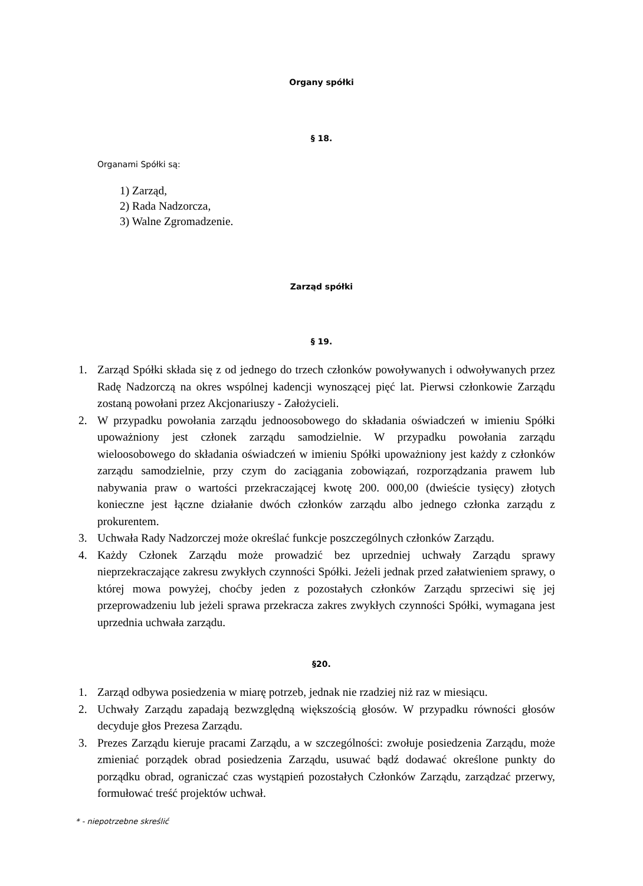Organy spółki
§ 18.
Organami Spółki są:
1) Zarząd,
2) Rada Nadzorcza,
3) Walne Zgromadzenie.
Zarząd spółki
§ 19.
1. Zarząd Spółki składa się z od jednego do trzech członków powoływanych i odwoływanych przez Radę Nadzorczą na okres wspólnej kadencji wynoszącej pięć lat. Pierwsi członkowie Zarządu zostaną powołani przez Akcjonariuszy - Założycieli.
2. W przypadku powołania zarządu jednoosobowego do składania oświadczeń w imieniu Spółki upoważniony jest członek zarządu samodzielnie. W przypadku powołania zarządu wieloosobowego do składania oświadczeń w imieniu Spółki upoważniony jest każdy z członków zarządu samodzielnie, przy czym do zaciągania zobowiązań, rozporządzania prawem lub nabywania praw o wartości przekraczającej kwotę 200. 000,00 (dwieście tysięcy) złotych konieczne jest łączne działanie dwóch członków zarządu albo jednego członka zarządu z prokurentem.
3. Uchwała Rady Nadzorczej może określać funkcje poszczególnych członków Zarządu.
4. Każdy Członek Zarządu może prowadzić bez uprzedniej uchwały Zarządu sprawy nieprzekraczające zakresu zwykłych czynności Spółki. Jeżeli jednak przed załatwieniem sprawy, o której mowa powyżej, choćby jeden z pozostałych członków Zarządu sprzeciwi się jej przeprowadzeniu lub jeżeli sprawa przekracza zakres zwykłych czynności Spółki, wymagana jest uprzednia uchwała zarządu.
§20.
1. Zarząd odbywa posiedzenia w miarę potrzeb, jednak nie rzadziej niż raz w miesiącu.
2. Uchwały Zarządu zapadają bezwzględną większością głosów. W przypadku równości głosów decyduje głos Prezesa Zarządu.
3. Prezes Zarządu kieruje pracami Zarządu, a w szczególności: zwołuje posiedzenia Zarządu, może zmieniać porządek obrad posiedzenia Zarządu, usuwać bądź dodawać określone punkty do porządku obrad, ograniczać czas wystąpień pozostałych Członków Zarządu, zarządzać przerwy, formułować treść projektów uchwał.
* - niepotrzebne skreślić